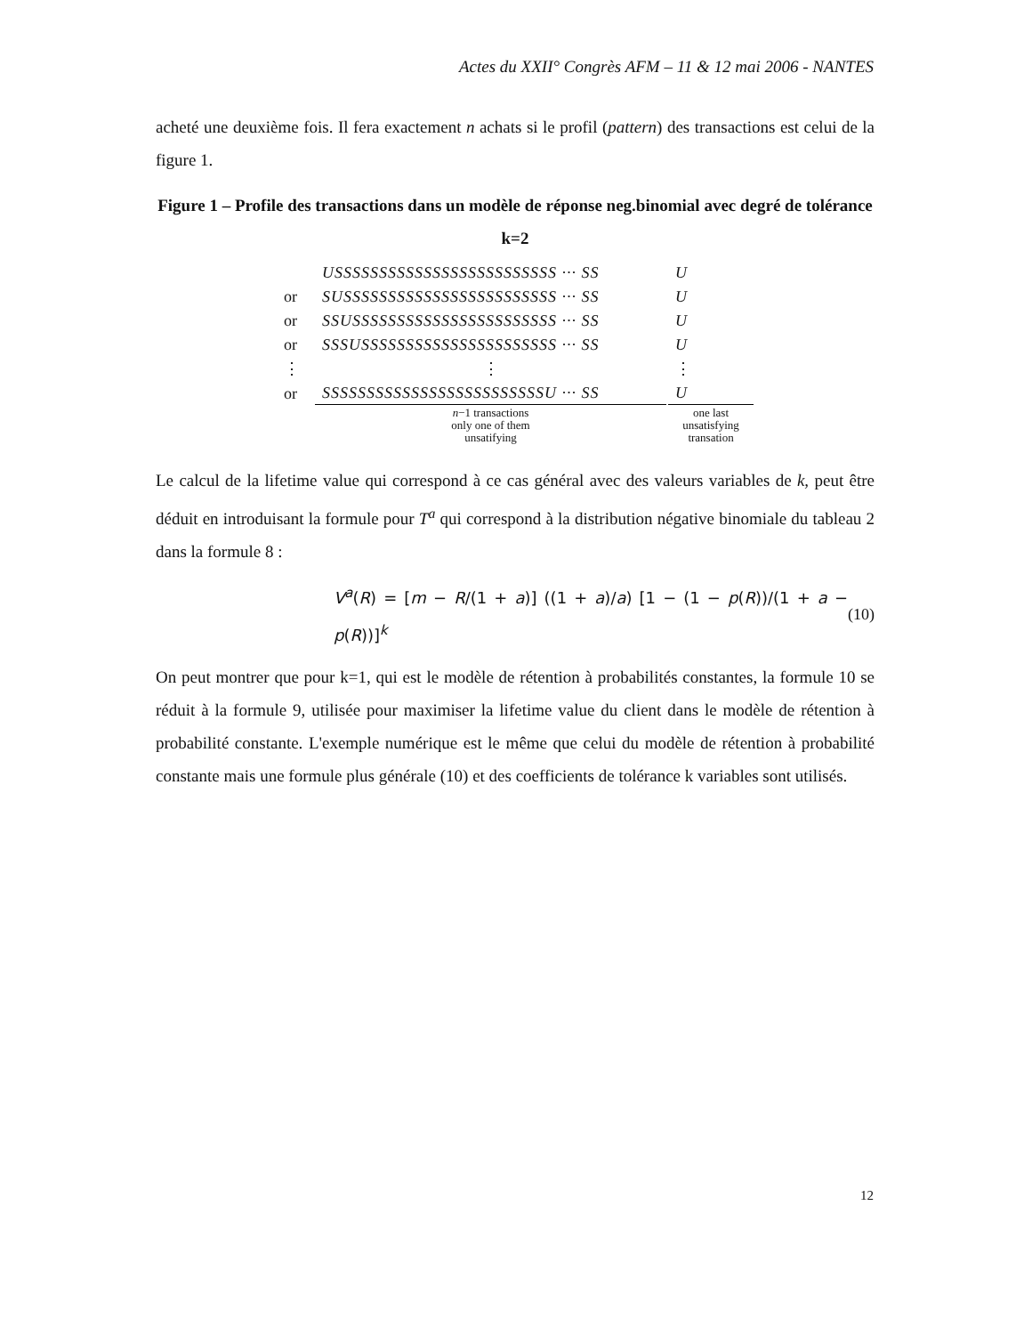Actes du XXII° Congrès AFM – 11 & 12 mai 2006 - NANTES
acheté une deuxième fois. Il fera exactement n achats si le profil (pattern) des transactions est celui de la figure 1.
Figure 1 – Profile des transactions dans un modèle de réponse neg.binomial avec degré de tolérance k=2
| | USSSSSSSSSSSSSSSSSSSSSSSSS ··· SS | U |
| or | SUSSSSSSSSSSSSSSSSSSSSSSSS ··· SS | U |
| or | SSUSSSSSSSSSSSSSSSSSSSSSSS ··· SS | U |
| or | SSSUSSSSSSSSSSSSSSSSSSSSSS ··· SS | U |
| ⋮ | ⋮ | ⋮ |
| or | SSSSSSSSSSSSSSSSSSSSSSSSSU ··· SS | U |
| | n −1 transactions only one of them unsatifying | one last unsatisfying transation |
Le calcul de la lifetime value qui correspond à ce cas général avec des valeurs variables de k, peut être déduit en introduisant la formule pour T<sup>a</sup> qui correspond à la distribution négative binomiale du tableau 2 dans la formule 8 :
V<sup>a</sup>(R) = [m − R/(1 + a)] ((1 + a)/a) [1 − (1 − p(R))/(1 + a − p(R))]<sup>k</sup> (10)
On peut montrer que pour k=1, qui est le modèle de rétention à probabilités constantes, la formule 10 se réduit à la formule 9, utilisée pour maximiser la lifetime value du client dans le modèle de rétention à probabilité constante. L'exemple numérique est le même que celui du modèle de rétention à probabilité constante mais une formule plus générale (10) et des coefficients de tolérance k variables sont utilisés.
12